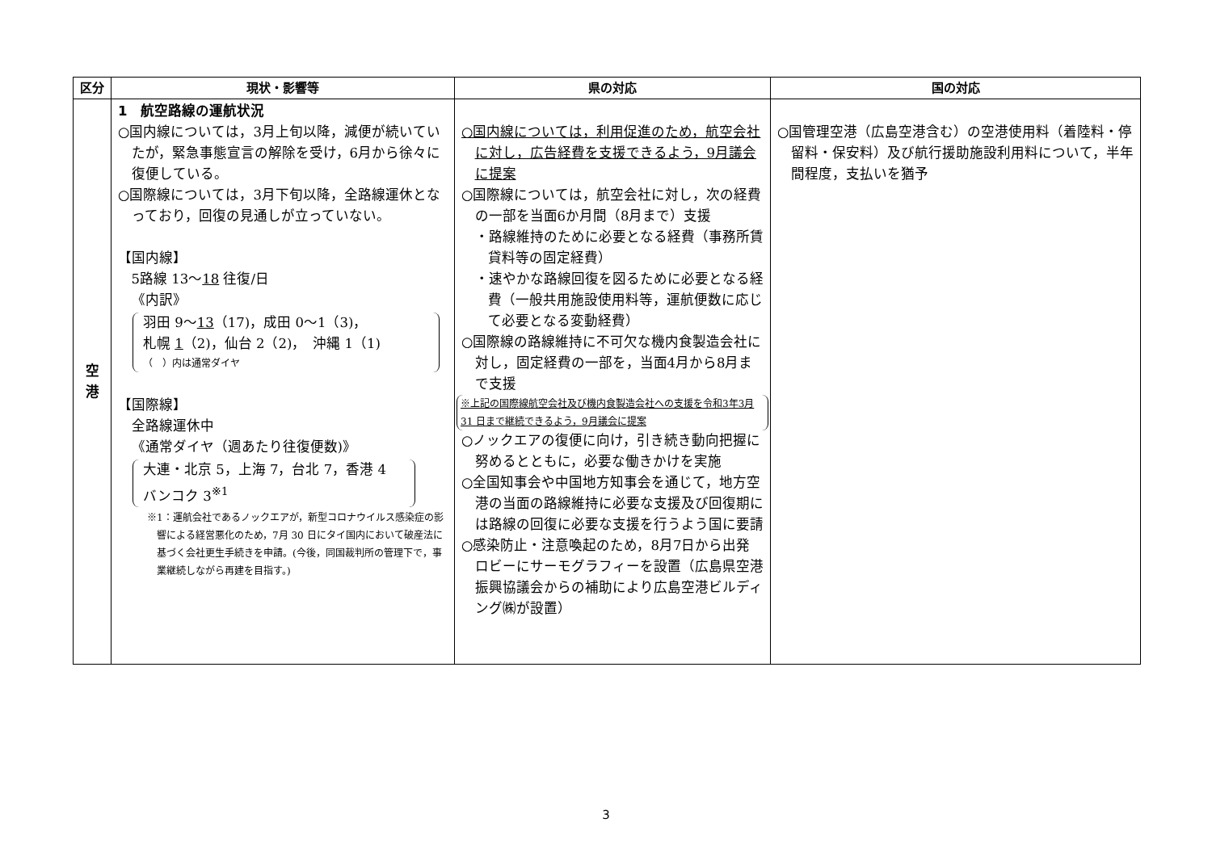| 区分 | 現状・影響等 | 県の対応 | 国の対応 |
| --- | --- | --- | --- |
| 空 港 | 1 航空路線の運航状況 ○国内線については，3月上旬以降，減便が続いていたが，緊急事態宣言の解除を受け，6月から徐々に復便している。 ○国際線については，3月下旬以降，全路線運休となっており，回復の見通しが立っていない。 【国内線】 5路線 13～ 18 往復/日 《内訳》 羽田 9～ 13 （17)，成田 0～1（3)， 札幌 1 （2)，仙台 2（2)， 沖縄 1（1) （ ）内は通常ダイヤ 【国際線】 全路線運休中 《通常ダイヤ（週あたり往復便数)》 大連・北京 5，上海 7，台北 7，香港 4 バンコク 3<sup>※1</sup> ※1：運航会社であるノックエアが，新型コロナウイルス感染症の影響による経営悪化のため，7月 30 日にタイ国内において破産法に基づく会社更生手続きを申請。(今後，同国裁判所の管理下で，事業継続しながら再建を目指す。) | ○国内線については，利用促進のため，航空会社に対し，広告経費を支援できるよう，9月議会に提案 ○国際線については，航空会社に対し，次の経費の一部を当面6か月間（8月まで）支援 ・路線維持のために必要となる経費（事務所賃貸料等の固定経費） ・速やかな路線回復を図るために必要となる経費（一般共用施設使用料等，運航便数に応じて必要となる変動経費） ○国際線の路線維持に不可欠な機内食製造会社に対し，固定経費の一部を，当面4月から8月まで支援 ※上記の国際線航空会社及び機内食製造会社への支援を令和3年3月 31 日まで継続できるよう，9月議会に提案 ○ノックエアの復便に向け，引き続き動向把握に努めるとともに，必要な働きかけを実施 ○全国知事会や中国地方知事会を通じて，地方空港の当面の路線維持に必要な支援及び回復期には路線の回復に必要な支援を行うよう国に要請 ○感染防止・注意喚起のため，8月7日から出発ロビーにサーモグラフィーを設置（広島県空港振興協議会からの補助により広島空港ビルディング㈱が設置） | ○国管理空港（広島空港含む）の空港使用料（着陸料・停留料・保安料）及び航行援助施設利用料について，半年間程度，支払いを猶予 |
3